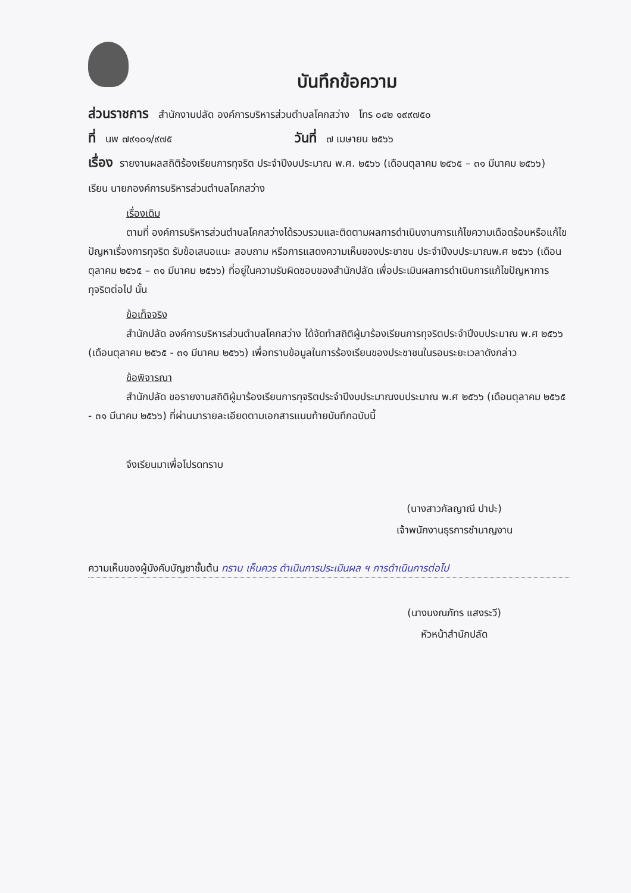บันทึกข้อความ
ส่วนราชการ สำนักงานปลัด องค์การบริหารส่วนตำบลโคกสว่าง โทร ๐๔๒ ๑๙๙๗๕๐
ที่ นพ ๗๙๑๐๑/๙๗๕ วันที่ ๗ เมษายน ๒๕๖๖
เรื่อง รายงานผลสถิติร้องเรียนการทุจริต ประจำปีงบประมาณ พ.ศ. ๒๕๖๖ (เดือนตุลาคม ๒๕๖๕ – ๓๑ มีนาคม ๒๕๖๖)
เรียน นายกองค์การบริหารส่วนตำบลโคกสว่าง
เรื่องเดิม
ตามที่ องค์การบริหารส่วนตำบลโคกสว่างได้รวบรวมและติดตามผลการดำเนินงานการแก้ไขความเดือดร้อนหรือแก้ไขปัญหาเรื่องการทุจริต รับข้อเสนอแนะ สอบถาม หรือการแสดงความเห็นของประชาชน ประจำปีงบประมาณพ.ศ ๒๕๖๖ (เดือนตุลาคม ๒๕๖๕ – ๓๑ มีนาคม ๒๕๖๖) ที่อยู่ในความรับผิดชอบของสำนักปลัด เพื่อประเมินผลการดำเนินการแก้ไขปัญหาการทุจริตต่อไป นั้น
ข้อเท็จจริง
สำนักปลัด องค์การบริหารส่วนตำบลโคกสว่าง ได้จัดทำสถิติผู้มาร้องเรียนการทุจริตประจำปีงบประมาณ พ.ศ ๒๕๖๖ (เดือนตุลาคม ๒๕๖๕ - ๓๑ มีนาคม ๒๕๖๖) เพื่อทราบข้อมูลในการร้องเรียนของประชาชนในรอบระยะเวลาดังกล่าว
ข้อพิจารณา
สำนักปลัด ขอรายงานสถิติผู้มาร้องเรียนการทุจริตประจำปีงบประมาณงบประมาณ พ.ศ ๒๕๖๖ (เดือนตุลาคม ๒๕๖๕ - ๓๑ มีนาคม ๒๕๖๖) ที่ผ่านมารายละเอียดตามเอกสารแนบท้ายบันทึกฉบับนี้
จึงเรียนมาเพื่อโปรดทราบ
(นางสาวกัลญาณี ปาปะ)
เจ้าพนักงานธุรการชำนาญงาน
ความเห็นของผู้บังคับบัญชาชั้นต้น ทราบ เห็นควร ดำเนินการประเมินผล ฯ การดำเนินการต่อไป
(นางนงณภัทร แสงระวี)
หัวหน้าสำนักปลัด